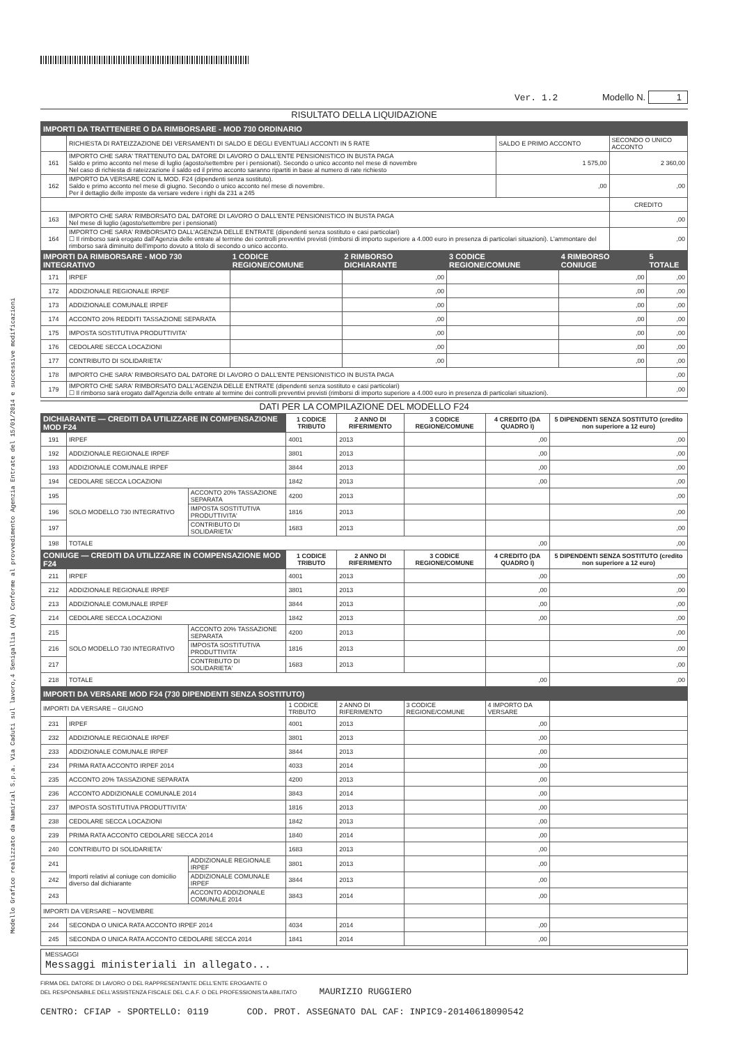Modello Grafico realizzato da Namirial S.p.a. Via Caduti sul lavoro,4 Senigallia (AN) Conforme al provvedimento Agenzia Entrate del 15/01/2014 e successive modificazioni
Ver. 1.2 Modello N. 1
RISULTATO DELLA LIQUIDAZIONE
| IMPORTI DA TRATTENERE O DA RIMBORSARE - MOD 730 ORDINARIO | | | |
| --- | --- | --- | --- |
| | RICHIESTA DI RATEIZZAZIONE DEI VERSAMENTI DI SALDO E DEGLI EVENTUALI ACCONTI IN 5 RATE | SALDO E PRIMO ACCONTO | SECONDO O UNICO ACCONTO |
| 161 | IMPORTO CHE SARA' TRATTENUTO DAL DATORE DI LAVORO O DALL'ENTE PENSIONISTICO IN BUSTA PAGA Saldo e primo acconto nel mese di luglio (agosto/settembre per i pensionati). Secondo o unico acconto nel mese di novembre Nel caso di richiesta di rateizzazione il saldo ed il primo acconto saranno ripartiti in base al numero di rate richiesto | 1 575,00 | 2 360,00 |
| 162 | IMPORTO DA VERSARE CON IL MOD. F24 (dipendenti senza sostituto). Saldo e primo acconto nel mese di giugno. Secondo o unico acconto nel mese di novembre. Per il dettaglio delle imposte da versare vedere i righi da 231 a 245 | ,00 | ,00 |
| | | | CREDITO |
| 163 | IMPORTO CHE SARA' RIMBORSATO DAL DATORE DI LAVORO O DALL'ENTE PENSIONISTICO IN BUSTA PAGA Nel mese di luglio (agosto/settembre per i pensionati) | | ,00 |
| 164 | IMPORTO CHE SARA' RIMBORSATO DALL'AGENZIA DELLE ENTRATE (dipendenti senza sostituto e casi particolari) ☐ Il rimborso sarà erogato dall'Agenzia delle entrate al termine dei controlli preventivi previsti (rimborsi di importo superiore a 4.000 euro in presenza di particolari situazioni). L'ammontare del rimborso sarà diminuito dell'importo dovuto a titolo di secondo o unico acconto. | | ,00 |
| IMPORTI DA RIMBORSARE - MOD 730 INTEGRATIVO | | 1 CODICE REGIONE/COMUNE | 2 RIMBORSO DICHIARANTE | 3 CODICE REGIONE/COMUNE | 4 RIMBORSO CONIUGE | 5 TOTALE |
| --- | --- | --- | --- | --- | --- | --- |
| 171 | IRPEF | | ,00 | | ,00 | ,00 |
| 172 | ADDIZIONALE REGIONALE IRPEF | | ,00 | | ,00 | ,00 |
| 173 | ADDIZIONALE COMUNALE IRPEF | | ,00 | | ,00 | ,00 |
| 174 | ACCONTO 20% REDDITI TASSAZIONE SEPARATA | | ,00 | | ,00 | ,00 |
| 175 | IMPOSTA SOSTITUTIVA PRODUTTIVITA' | | ,00 | | ,00 | ,00 |
| 176 | CEDOLARE SECCA LOCAZIONI | | ,00 | | ,00 | ,00 |
| 177 | CONTRIBUTO DI SOLIDARIETA' | | ,00 | | ,00 | ,00 |
| 178 | IMPORTO CHE SARA' RIMBORSATO DAL DATORE DI LAVORO O DALL'ENTE PENSIONISTICO IN BUSTA PAGA | | | | | ,00 |
| 179 | IMPORTO CHE SARA' RIMBORSATO DALL'AGENZIA DELLE ENTRATE (dipendenti senza sostituto e casi particolari) ☐ Il rimborso sarà erogato dall'Agenzia delle entrate al termine dei controlli preventivi previsti (rimborsi di importo superiore a 4.000 euro in presenza di particolari situazioni). | | | | | ,00 |
DATI PER LA COMPILAZIONE DEL MODELLO F24
| DICHIARANTE — CREDITI DA UTILIZZARE IN COMPENSAZIONE MOD F24 | | | 1 CODICE TRIBUTO | 2 ANNO DI RIFERIMENTO | 3 CODICE REGIONE/COMUNE | 4 CREDITO (DA QUADRO I) | 5 DIPENDENTI SENZA SOSTITUTO (credito non superiore a 12 euro) |
| --- | --- | --- | --- | --- | --- | --- | --- |
| 191 | IRPEF | | 4001 | 2013 | | ,00 | ,00 |
| 192 | ADDIZIONALE REGIONALE IRPEF | | 3801 | 2013 | | ,00 | ,00 |
| 193 | ADDIZIONALE COMUNALE IRPEF | | 3844 | 2013 | | ,00 | ,00 |
| 194 | CEDOLARE SECCA LOCAZIONI | | 1842 | 2013 | | ,00 | ,00 |
| 195 | SOLO MODELLO 730 INTEGRATIVO | ACCONTO 20% TASSAZIONE SEPARATA | 4200 | 2013 | | | ,00 |
| 196 | | IMPOSTA SOSTITUTIVA PRODUTTIVITA' | 1816 | 2013 | | | ,00 |
| 197 | | CONTRIBUTO DI SOLIDARIETA' | 1683 | 2013 | | | ,00 |
| 198 | TOTALE | | | | | ,00 | ,00 |
| CONIUGE — CREDITI DA UTILIZZARE IN COMPENSAZIONE MOD F24 | | | 1 CODICE TRIBUTO | 2 ANNO DI RIFERIMENTO | 3 CODICE REGIONE/COMUNE | 4 CREDITO (DA QUADRO I) | 5 DIPENDENTI SENZA SOSTITUTO (credito non superiore a 12 euro) |
| 211 | IRPEF | | 4001 | 2013 | | ,00 | ,00 |
| 212 | ADDIZIONALE REGIONALE IRPEF | | 3801 | 2013 | | ,00 | ,00 |
| 213 | ADDIZIONALE COMUNALE IRPEF | | 3844 | 2013 | | ,00 | ,00 |
| 214 | CEDOLARE SECCA LOCAZIONI | | 1842 | 2013 | | ,00 | ,00 |
| 215 | SOLO MODELLO 730 INTEGRATIVO | ACCONTO 20% TASSAZIONE SEPARATA | 4200 | 2013 | | | ,00 |
| 216 | | IMPOSTA SOSTITUTIVA PRODUTTIVITA' | 1816 | 2013 | | | ,00 |
| 217 | | CONTRIBUTO DI SOLIDARIETA' | 1683 | 2013 | | | ,00 |
| 218 | TOTALE | | | | | ,00 | ,00 |
| IMPORTI DA VERSARE MOD F24 (730 DIPENDENTI SENZA SOSTITUTO) | | | | | | | |
| IMPORTI DA VERSARE – GIUGNO | | | 1 CODICE TRIBUTO | 2 ANNO DI RIFERIMENTO | 3 CODICE REGIONE/COMUNE | 4 IMPORTO DA VERSARE | |
| 231 | IRPEF | | 4001 | 2013 | | ,00 | |
| 232 | ADDIZIONALE REGIONALE IRPEF | | 3801 | 2013 | | ,00 | |
| 233 | ADDIZIONALE COMUNALE IRPEF | | 3844 | 2013 | | ,00 | |
| 234 | PRIMA RATA ACCONTO IRPEF 2014 | | 4033 | 2014 | | ,00 | |
| 235 | ACCONTO 20% TASSAZIONE SEPARATA | | 4200 | 2013 | | ,00 | |
| 236 | ACCONTO ADDIZIONALE COMUNALE 2014 | | 3843 | 2014 | | ,00 | |
| 237 | IMPOSTA SOSTITUTIVA PRODUTTIVITA' | | 1816 | 2013 | | ,00 | |
| 238 | CEDOLARE SECCA LOCAZIONI | | 1842 | 2013 | | ,00 | |
| 239 | PRIMA RATA ACCONTO CEDOLARE SECCA 2014 | | 1840 | 2014 | | ,00 | |
| 240 | CONTRIBUTO DI SOLIDARIETA' | | 1683 | 2013 | | ,00 | |
| 241 | Importi relativi al coniuge con domicilio diverso dal dichiarante | ADDIZIONALE REGIONALE IRPEF | 3801 | 2013 | | ,00 | |
| 242 | | ADDIZIONALE COMUNALE IRPEF | 3844 | 2013 | | ,00 | |
| 243 | | ACCONTO ADDIZIONALE COMUNALE 2014 | 3843 | 2014 | | ,00 | |
| IMPORTI DA VERSARE – NOVEMBRE | | | | | | | |
| 244 | SECONDA O UNICA RATA ACCONTO IRPEF 2014 | | 4034 | 2014 | | ,00 | |
| 245 | SECONDA O UNICA RATA ACCONTO CEDOLARE SECCA 2014 | | 1841 | 2014 | | ,00 | |
MESSAGGI
Messaggi ministeriali in allegato...
FIRMA DEL DATORE DI LAVORO O DEL RAPPRESENTANTE DELL'ENTE EROGANTE O
DEL RESPONSABILE DELL'ASSISTENZA FISCALE DEL C.A.F. O DEL PROFESSIONISTA ABILITATO MAURIZIO RUGGIERO
CENTRO: CFIAP - SPORTELLO: 0119 COD. PROT. ASSEGNATO DAL CAF: INPIC9-20140618090542